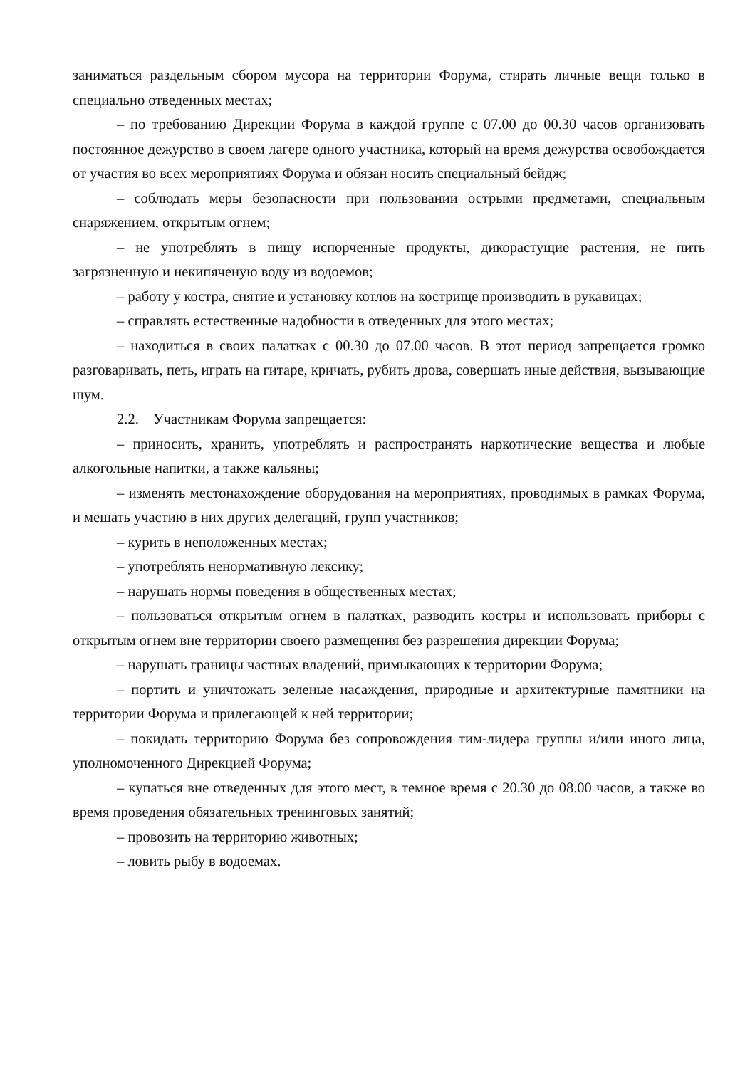заниматься раздельным сбором мусора на территории Форума, стирать личные вещи только в специально отведенных местах;
– по требованию Дирекции Форума в каждой группе с 07.00 до 00.30 часов организовать постоянное дежурство в своем лагере одного участника, который на время дежурства освобождается от участия во всех мероприятиях Форума и обязан носить специальный бейдж;
– соблюдать меры безопасности при пользовании острыми предметами, специальным снаряжением, открытым огнем;
– не употреблять в пищу испорченные продукты, дикорастущие растения, не пить загрязненную и некипяченую воду из водоемов;
– работу у костра, снятие и установку котлов на кострище производить в рукавицах;
– справлять естественные надобности в отведенных для этого местах;
– находиться в своих палатках с 00.30 до 07.00 часов. В этот период запрещается громко разговаривать, петь, играть на гитаре, кричать, рубить дрова, совершать иные действия, вызывающие шум.
2.2. Участникам Форума запрещается:
– приносить, хранить, употреблять и распространять наркотические вещества и любые алкогольные напитки, а также кальяны;
– изменять местонахождение оборудования на мероприятиях, проводимых в рамках Форума, и мешать участию в них других делегаций, групп участников;
– курить в неположенных местах;
– употреблять ненормативную лексику;
– нарушать нормы поведения в общественных местах;
– пользоваться открытым огнем в палатках, разводить костры и использовать приборы с открытым огнем вне территории своего размещения без разрешения дирекции Форума;
– нарушать границы частных владений, примыкающих к территории Форума;
– портить и уничтожать зеленые насаждения, природные и архитектурные памятники на территории Форума и прилегающей к ней территории;
– покидать территорию Форума без сопровождения тим-лидера группы и/или иного лица, уполномоченного Дирекцией Форума;
– купаться вне отведенных для этого мест, в темное время с 20.30 до 08.00 часов, а также во время проведения обязательных тренинговых занятий;
– провозить на территорию животных;
– ловить рыбу в водоемах.